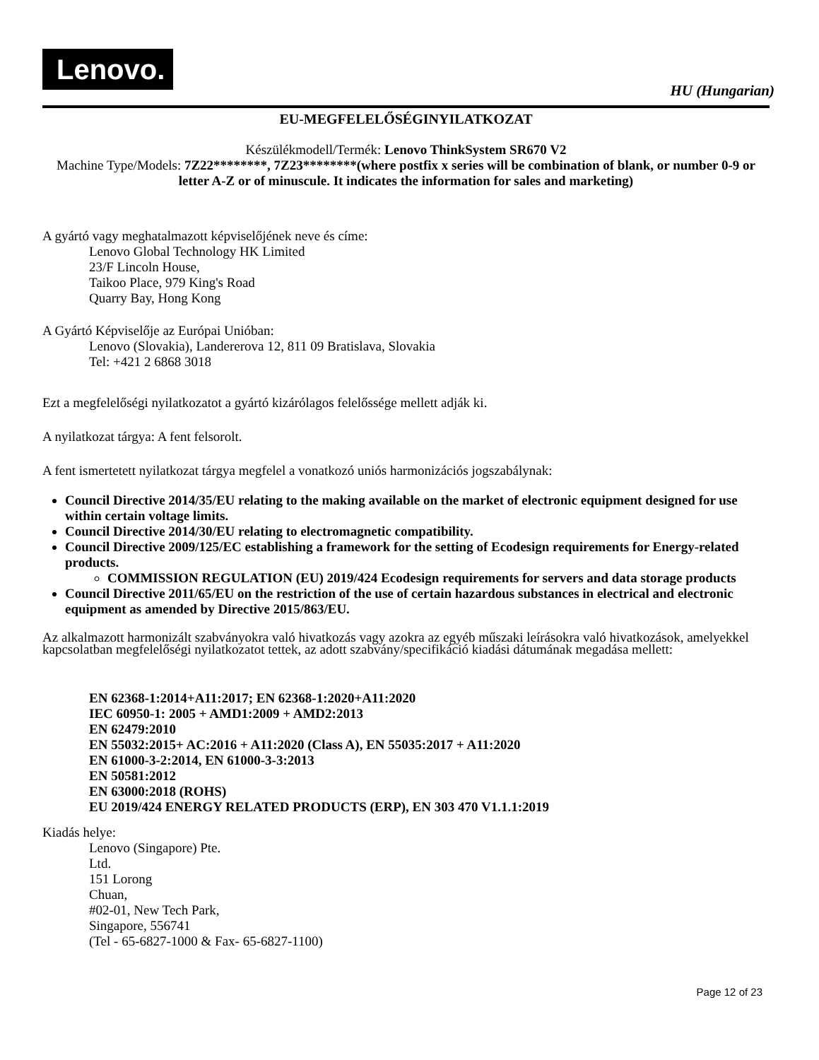Lenovo.
HU (Hungarian)
EU-MEGFELELŐSÉGINYILATKOZAT
Készülékmodell/Termék: Lenovo ThinkSystem SR670 V2
Machine Type/Models: 7Z22********, 7Z23********(where postfix x series will be combination of blank, or number 0-9 or letter A-Z or of minuscule. It indicates the information for sales and marketing)
A gyártó vagy meghatalmazott képviselőjének neve és címe:
Lenovo Global Technology HK Limited
23/F Lincoln House,
Taikoo Place, 979 King's Road
Quarry Bay, Hong Kong
A Gyártó Képviselője az Európai Unióban:
Lenovo (Slovakia), Landererova 12, 811 09 Bratislava, Slovakia
Tel: +421 2 6868 3018
Ezt a megfelelőségi nyilatkozatot a gyártó kizárólagos felelőssége mellett adják ki.
A nyilatkozat tárgya: A fent felsorolt.
A fent ismertetett nyilatkozat tárgya megfelel a vonatkozó uniós harmonizációs jogszabálynak:
Council Directive 2014/35/EU relating to the making available on the market of electronic equipment designed for use within certain voltage limits.
Council Directive 2014/30/EU relating to electromagnetic compatibility.
Council Directive 2009/125/EC establishing a framework for the setting of Ecodesign requirements for Energy-related products.
COMMISSION REGULATION (EU) 2019/424 Ecodesign requirements for servers and data storage products
Council Directive 2011/65/EU on the restriction of the use of certain hazardous substances in electrical and electronic equipment as amended by Directive 2015/863/EU.
Az alkalmazott harmonizált szabványokra való hivatkozás vagy azokra az egyéb műszaki leírásokra való hivatkozások, amelyekkel kapcsolatban megfelelőségi nyilatkozatot tettek, az adott szabvány/specifikáció kiadási dátumának megadása mellett:
EN 62368-1:2014+A11:2017; EN 62368-1:2020+A11:2020
IEC 60950-1: 2005 + AMD1:2009 + AMD2:2013
EN 62479:2010
EN 55032:2015+ AC:2016 + A11:2020 (Class A), EN 55035:2017 + A11:2020
EN 61000-3-2:2014, EN 61000-3-3:2013
EN 50581:2012
EN 63000:2018 (ROHS)
EU 2019/424 ENERGY RELATED PRODUCTS (ERP), EN 303 470 V1.1.1:2019
Kiadás helye:
Lenovo (Singapore) Pte.
Ltd.
151 Lorong
Chuan,
#02-01, New Tech Park,
Singapore, 556741
(Tel - 65-6827-1000 & Fax- 65-6827-1100)
Page 12 of 23